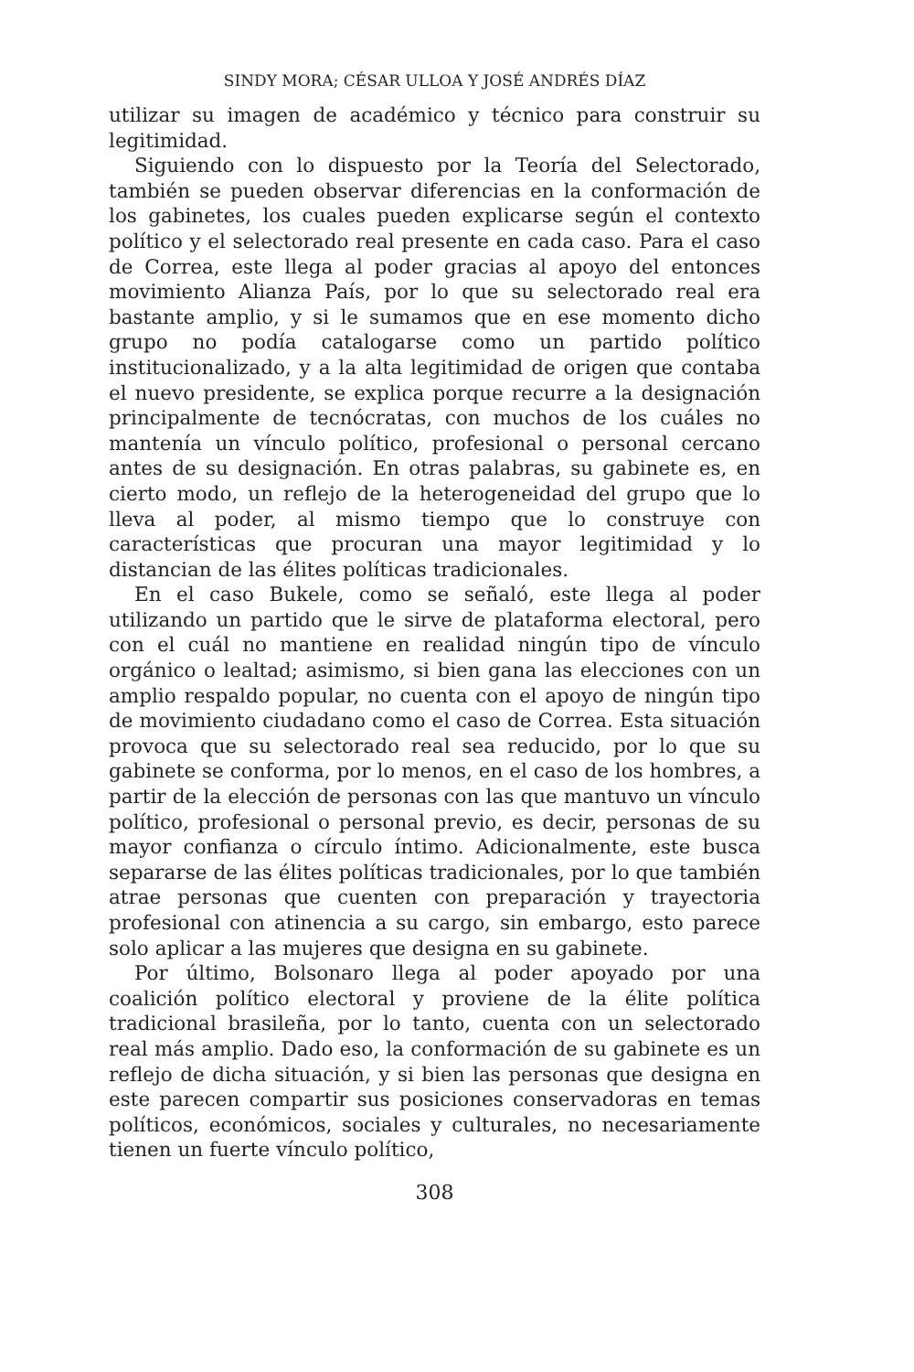SINDY MORA; CÉSAR ULLOA Y JOSÉ ANDRÉS DÍAZ
utilizar su imagen de académico y técnico para construir su legitimidad.
Siguiendo con lo dispuesto por la Teoría del Selectorado, también se pueden observar diferencias en la conformación de los gabinetes, los cuales pueden explicarse según el contexto político y el selectorado real presente en cada caso. Para el caso de Correa, este llega al poder gracias al apoyo del entonces movimiento Alianza País, por lo que su selectorado real era bastante amplio, y si le sumamos que en ese momento dicho grupo no podía catalogarse como un partido político institucionalizado, y a la alta legitimidad de origen que contaba el nuevo presidente, se explica porque recurre a la designación principalmente de tecnócratas, con muchos de los cuáles no mantenía un vínculo político, profesional o personal cercano antes de su designación. En otras palabras, su gabinete es, en cierto modo, un reflejo de la heterogeneidad del grupo que lo lleva al poder, al mismo tiempo que lo construye con características que procuran una mayor legitimidad y lo distancian de las élites políticas tradicionales.
En el caso Bukele, como se señaló, este llega al poder utilizando un partido que le sirve de plataforma electoral, pero con el cuál no mantiene en realidad ningún tipo de vínculo orgánico o lealtad; asimismo, si bien gana las elecciones con un amplio respaldo popular, no cuenta con el apoyo de ningún tipo de movimiento ciudadano como el caso de Correa. Esta situación provoca que su selectorado real sea reducido, por lo que su gabinete se conforma, por lo menos, en el caso de los hombres, a partir de la elección de personas con las que mantuvo un vínculo político, profesional o personal previo, es decir, personas de su mayor confianza o círculo íntimo. Adicionalmente, este busca separarse de las élites políticas tradicionales, por lo que también atrae personas que cuenten con preparación y trayectoria profesional con atinencia a su cargo, sin embargo, esto parece solo aplicar a las mujeres que designa en su gabinete.
Por último, Bolsonaro llega al poder apoyado por una coalición político electoral y proviene de la élite política tradicional brasileña, por lo tanto, cuenta con un selectorado real más amplio. Dado eso, la conformación de su gabinete es un reflejo de dicha situación, y si bien las personas que designa en este parecen compartir sus posiciones conservadoras en temas políticos, económicos, sociales y culturales, no necesariamente tienen un fuerte vínculo político,
308